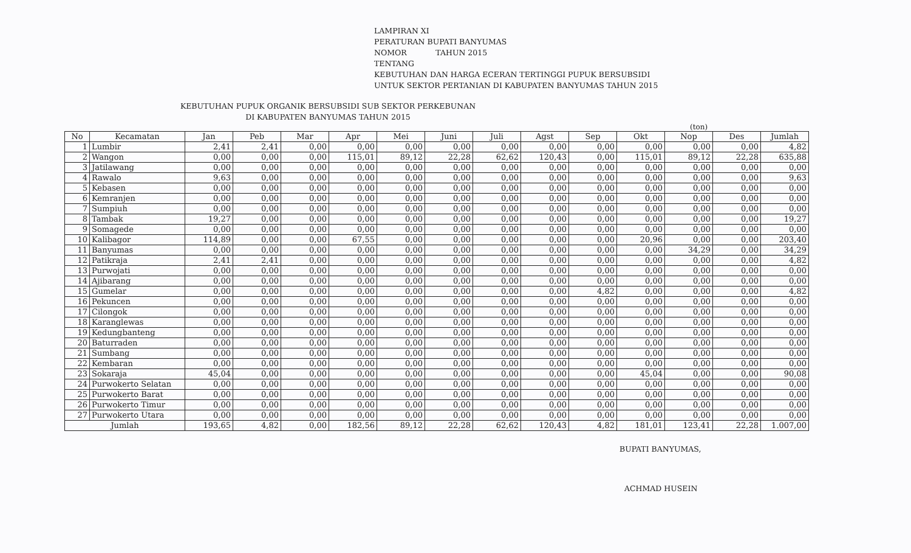LAMPIRAN XI
PERATURAN BUPATI BANYUMAS
NOMOR TAHUN 2015
TENTANG
KEBUTUHAN DAN HARGA ECERAN TERTINGGI PUPUK BERSUBSIDI
UNTUK SEKTOR PERTANIAN DI KABUPATEN BANYUMAS TAHUN 2015
KEBUTUHAN PUPUK ORGANIK BERSUBSIDI SUB SEKTOR PERKEBUNAN
DI KABUPATEN BANYUMAS TAHUN 2015
(ton)
| No | Kecamatan | Jan | Peb | Mar | Apr | Mei | Juni | Juli | Agst | Sep | Okt | Nop | Des | Jumlah |
| --- | --- | --- | --- | --- | --- | --- | --- | --- | --- | --- | --- | --- | --- | --- |
| 1 | Lumbir | 2,41 | 2,41 | 0,00 | 0,00 | 0,00 | 0,00 | 0,00 | 0,00 | 0,00 | 0,00 | 0,00 | 0,00 | 4,82 |
| 2 | Wangon | 0,00 | 0,00 | 0,00 | 115,01 | 89,12 | 22,28 | 62,62 | 120,43 | 0,00 | 115,01 | 89,12 | 22,28 | 635,88 |
| 3 | Jatilawang | 0,00 | 0,00 | 0,00 | 0,00 | 0,00 | 0,00 | 0,00 | 0,00 | 0,00 | 0,00 | 0,00 | 0,00 | 0,00 |
| 4 | Rawalo | 9,63 | 0,00 | 0,00 | 0,00 | 0,00 | 0,00 | 0,00 | 0,00 | 0,00 | 0,00 | 0,00 | 0,00 | 9,63 |
| 5 | Kebasen | 0,00 | 0,00 | 0,00 | 0,00 | 0,00 | 0,00 | 0,00 | 0,00 | 0,00 | 0,00 | 0,00 | 0,00 | 0,00 |
| 6 | Kemranjen | 0,00 | 0,00 | 0,00 | 0,00 | 0,00 | 0,00 | 0,00 | 0,00 | 0,00 | 0,00 | 0,00 | 0,00 | 0,00 |
| 7 | Sumpiuh | 0,00 | 0,00 | 0,00 | 0,00 | 0,00 | 0,00 | 0,00 | 0,00 | 0,00 | 0,00 | 0,00 | 0,00 | 0,00 |
| 8 | Tambak | 19,27 | 0,00 | 0,00 | 0,00 | 0,00 | 0,00 | 0,00 | 0,00 | 0,00 | 0,00 | 0,00 | 0,00 | 19,27 |
| 9 | Somagede | 0,00 | 0,00 | 0,00 | 0,00 | 0,00 | 0,00 | 0,00 | 0,00 | 0,00 | 0,00 | 0,00 | 0,00 | 0,00 |
| 10 | Kalibagor | 114,89 | 0,00 | 0,00 | 67,55 | 0,00 | 0,00 | 0,00 | 0,00 | 0,00 | 20,96 | 0,00 | 0,00 | 203,40 |
| 11 | Banyumas | 0,00 | 0,00 | 0,00 | 0,00 | 0,00 | 0,00 | 0,00 | 0,00 | 0,00 | 0,00 | 34,29 | 0,00 | 34,29 |
| 12 | Patikraja | 2,41 | 2,41 | 0,00 | 0,00 | 0,00 | 0,00 | 0,00 | 0,00 | 0,00 | 0,00 | 0,00 | 0,00 | 4,82 |
| 13 | Purwojati | 0,00 | 0,00 | 0,00 | 0,00 | 0,00 | 0,00 | 0,00 | 0,00 | 0,00 | 0,00 | 0,00 | 0,00 | 0,00 |
| 14 | Ajibarang | 0,00 | 0,00 | 0,00 | 0,00 | 0,00 | 0,00 | 0,00 | 0,00 | 0,00 | 0,00 | 0,00 | 0,00 | 0,00 |
| 15 | Gumelar | 0,00 | 0,00 | 0,00 | 0,00 | 0,00 | 0,00 | 0,00 | 0,00 | 4,82 | 0,00 | 0,00 | 0,00 | 4,82 |
| 16 | Pekuncen | 0,00 | 0,00 | 0,00 | 0,00 | 0,00 | 0,00 | 0,00 | 0,00 | 0,00 | 0,00 | 0,00 | 0,00 | 0,00 |
| 17 | Cilongok | 0,00 | 0,00 | 0,00 | 0,00 | 0,00 | 0,00 | 0,00 | 0,00 | 0,00 | 0,00 | 0,00 | 0,00 | 0,00 |
| 18 | Karanglewas | 0,00 | 0,00 | 0,00 | 0,00 | 0,00 | 0,00 | 0,00 | 0,00 | 0,00 | 0,00 | 0,00 | 0,00 | 0,00 |
| 19 | Kedungbanteng | 0,00 | 0,00 | 0,00 | 0,00 | 0,00 | 0,00 | 0,00 | 0,00 | 0,00 | 0,00 | 0,00 | 0,00 | 0,00 |
| 20 | Baturraden | 0,00 | 0,00 | 0,00 | 0,00 | 0,00 | 0,00 | 0,00 | 0,00 | 0,00 | 0,00 | 0,00 | 0,00 | 0,00 |
| 21 | Sumbang | 0,00 | 0,00 | 0,00 | 0,00 | 0,00 | 0,00 | 0,00 | 0,00 | 0,00 | 0,00 | 0,00 | 0,00 | 0,00 |
| 22 | Kembaran | 0,00 | 0,00 | 0,00 | 0,00 | 0,00 | 0,00 | 0,00 | 0,00 | 0,00 | 0,00 | 0,00 | 0,00 | 0,00 |
| 23 | Sokaraja | 45,04 | 0,00 | 0,00 | 0,00 | 0,00 | 0,00 | 0,00 | 0,00 | 0,00 | 45,04 | 0,00 | 0,00 | 90,08 |
| 24 | Purwokerto Selatan | 0,00 | 0,00 | 0,00 | 0,00 | 0,00 | 0,00 | 0,00 | 0,00 | 0,00 | 0,00 | 0,00 | 0,00 | 0,00 |
| 25 | Purwokerto Barat | 0,00 | 0,00 | 0,00 | 0,00 | 0,00 | 0,00 | 0,00 | 0,00 | 0,00 | 0,00 | 0,00 | 0,00 | 0,00 |
| 26 | Purwokerto Timur | 0,00 | 0,00 | 0,00 | 0,00 | 0,00 | 0,00 | 0,00 | 0,00 | 0,00 | 0,00 | 0,00 | 0,00 | 0,00 |
| 27 | Purwokerto Utara | 0,00 | 0,00 | 0,00 | 0,00 | 0,00 | 0,00 | 0,00 | 0,00 | 0,00 | 0,00 | 0,00 | 0,00 | 0,00 |
| Jumlah | | 193,65 | 4,82 | 0,00 | 182,56 | 89,12 | 22,28 | 62,62 | 120,43 | 4,82 | 181,01 | 123,41 | 22,28 | 1.007,00 |
BUPATI BANYUMAS,
ACHMAD HUSEIN